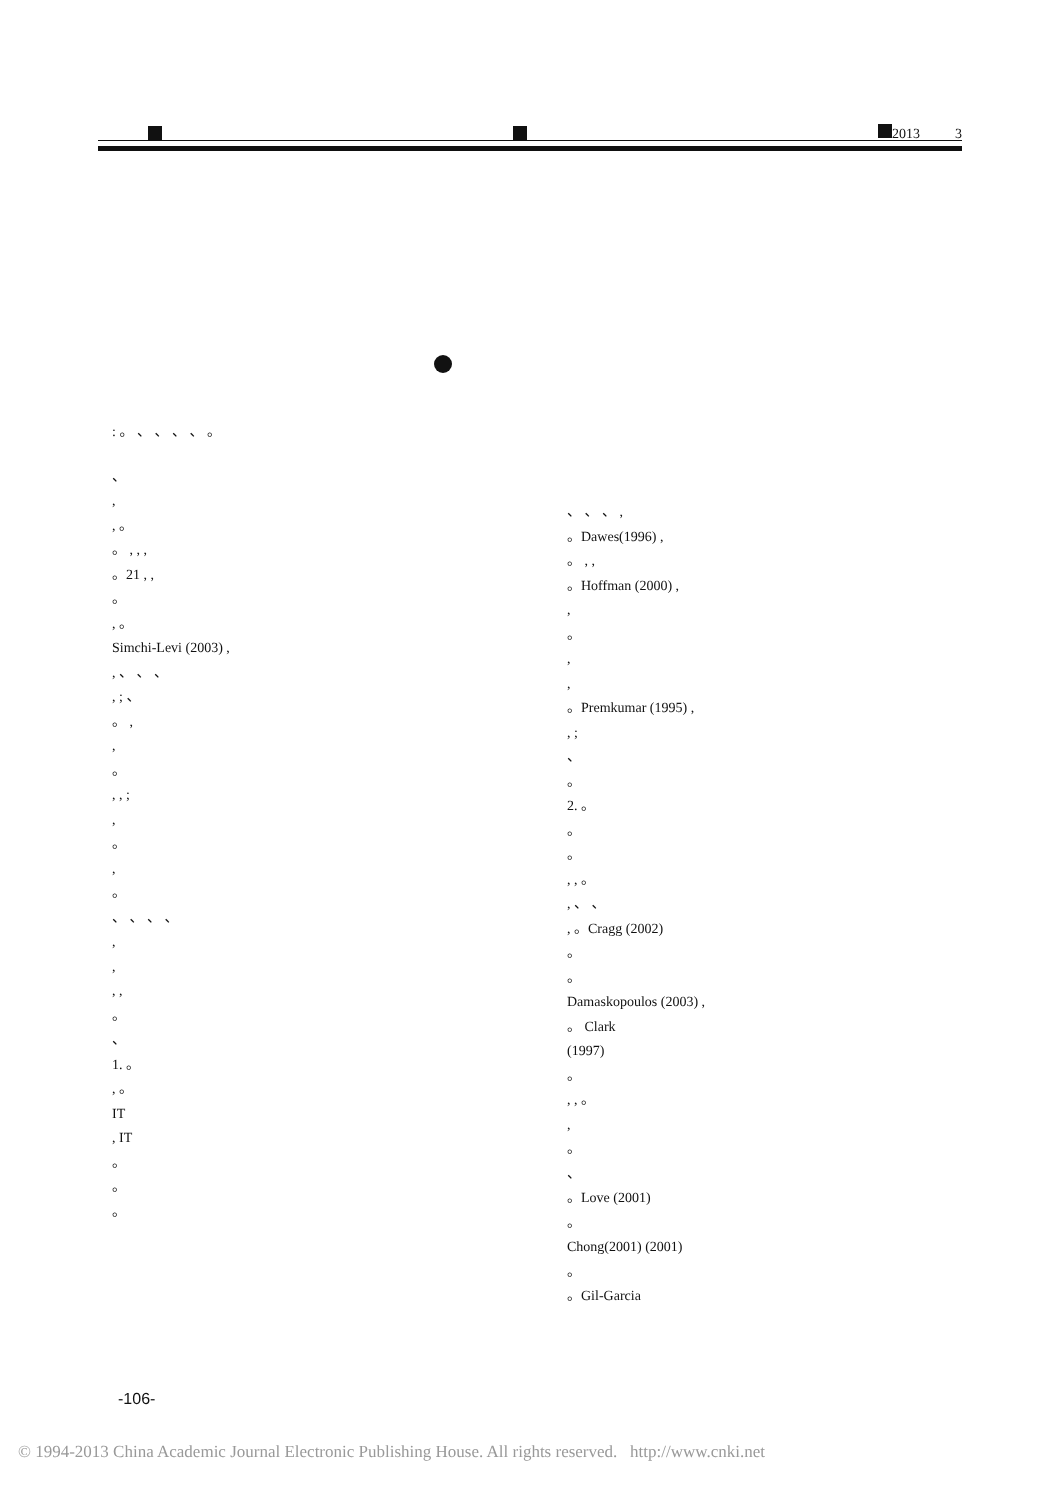2013 3
: 。 、 、 、 、 。
、
,
, 。
。 , , ,
。21 , ,
。
, 。
Simchi-Levi (2003) ,
, 、 、 、
, ; 、
。 ,
,
。
, , ;
,
。
,
。
、 、 、 、
,
,
, ,
。
、
1. 。
, 。
IT
, IT
。
。
。
、 、 、 ,
。Dawes(1996) ,
。 , ,
。Hoffman (2000) ,
,
。
,
,
。Premkumar (1995) ,
, ;
、
。
2. 。
。
。
, , 。
, 、 、
, 。Cragg (2002)
。
。
Damaskopoulos (2003) ,
。 Clark
(1997)
。
, , 。
,
。
、
。Love (2001)
。
Chong(2001) (2001)
。
。Gil-Garcia
-106-
© 1994-2013 China Academic Journal Electronic Publishing House. All rights reserved. http://www.cnki.net